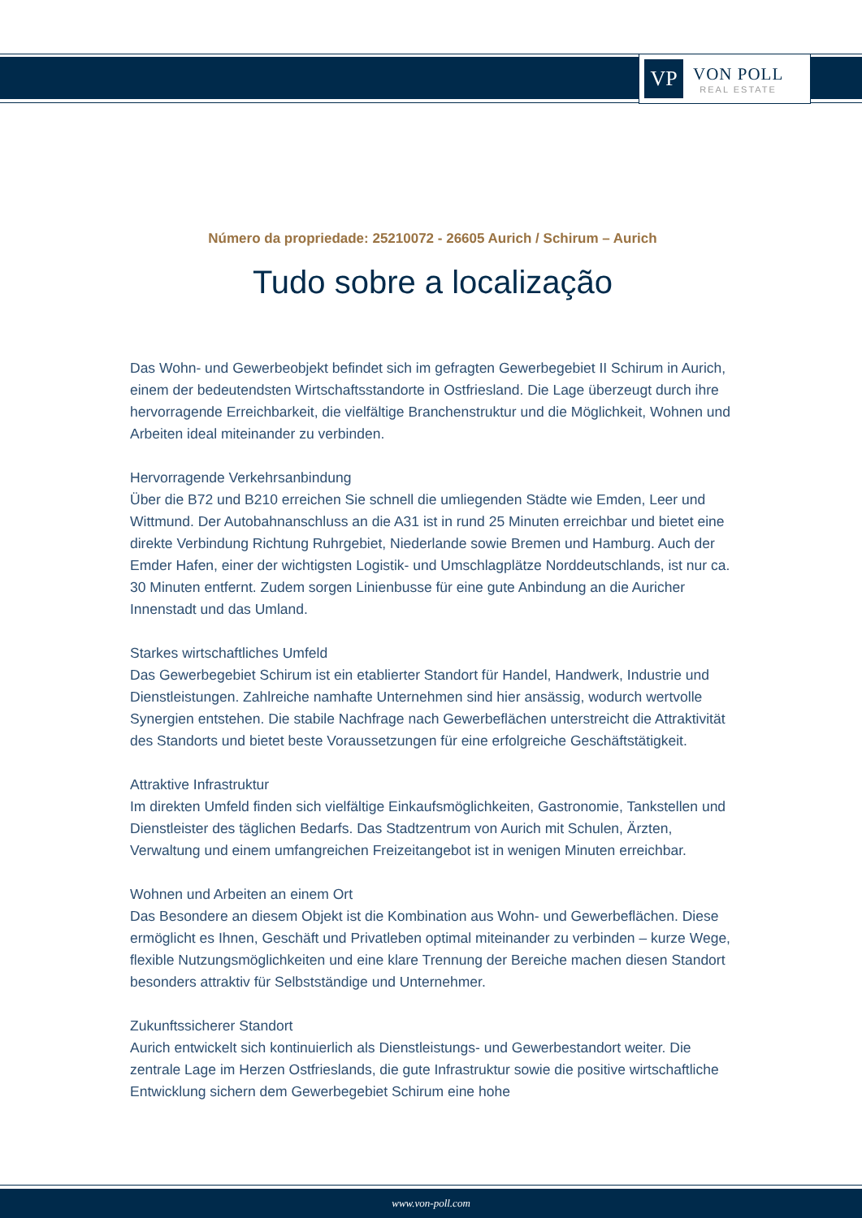VP
VON POLL
REAL ESTATE
Número da propriedade: 25210072 - 26605 Aurich / Schirum – Aurich
Tudo sobre a localização
Das Wohn- und Gewerbeobjekt befindet sich im gefragten Gewerbegebiet II Schirum in Aurich, einem der bedeutendsten Wirtschaftsstandorte in Ostfriesland. Die Lage überzeugt durch ihre hervorragende Erreichbarkeit, die vielfältige Branchenstruktur und die Möglichkeit, Wohnen und Arbeiten ideal miteinander zu verbinden.
Hervorragende Verkehrsanbindung
Über die B72 und B210 erreichen Sie schnell die umliegenden Städte wie Emden, Leer und Wittmund. Der Autobahnanschluss an die A31 ist in rund 25 Minuten erreichbar und bietet eine direkte Verbindung Richtung Ruhrgebiet, Niederlande sowie Bremen und Hamburg. Auch der Emder Hafen, einer der wichtigsten Logistik- und Umschlagplätze Norddeutschlands, ist nur ca. 30 Minuten entfernt. Zudem sorgen Linienbusse für eine gute Anbindung an die Auricher Innenstadt und das Umland.
Starkes wirtschaftliches Umfeld
Das Gewerbegebiet Schirum ist ein etablierter Standort für Handel, Handwerk, Industrie und Dienstleistungen. Zahlreiche namhafte Unternehmen sind hier ansässig, wodurch wertvolle Synergien entstehen. Die stabile Nachfrage nach Gewerbeflächen unterstreicht die Attraktivität des Standorts und bietet beste Voraussetzungen für eine erfolgreiche Geschäftstätigkeit.
Attraktive Infrastruktur
Im direkten Umfeld finden sich vielfältige Einkaufsmöglichkeiten, Gastronomie, Tankstellen und Dienstleister des täglichen Bedarfs. Das Stadtzentrum von Aurich mit Schulen, Ärzten, Verwaltung und einem umfangreichen Freizeitangebot ist in wenigen Minuten erreichbar.
Wohnen und Arbeiten an einem Ort
Das Besondere an diesem Objekt ist die Kombination aus Wohn- und Gewerbeflächen. Diese ermöglicht es Ihnen, Geschäft und Privatleben optimal miteinander zu verbinden – kurze Wege, flexible Nutzungsmöglichkeiten und eine klare Trennung der Bereiche machen diesen Standort besonders attraktiv für Selbstständige und Unternehmer.
Zukunftssicherer Standort
Aurich entwickelt sich kontinuierlich als Dienstleistungs- und Gewerbestandort weiter. Die zentrale Lage im Herzen Ostfrieslands, die gute Infrastruktur sowie die positive wirtschaftliche Entwicklung sichern dem Gewerbegebiet Schirum eine hohe
www.von-poll.com